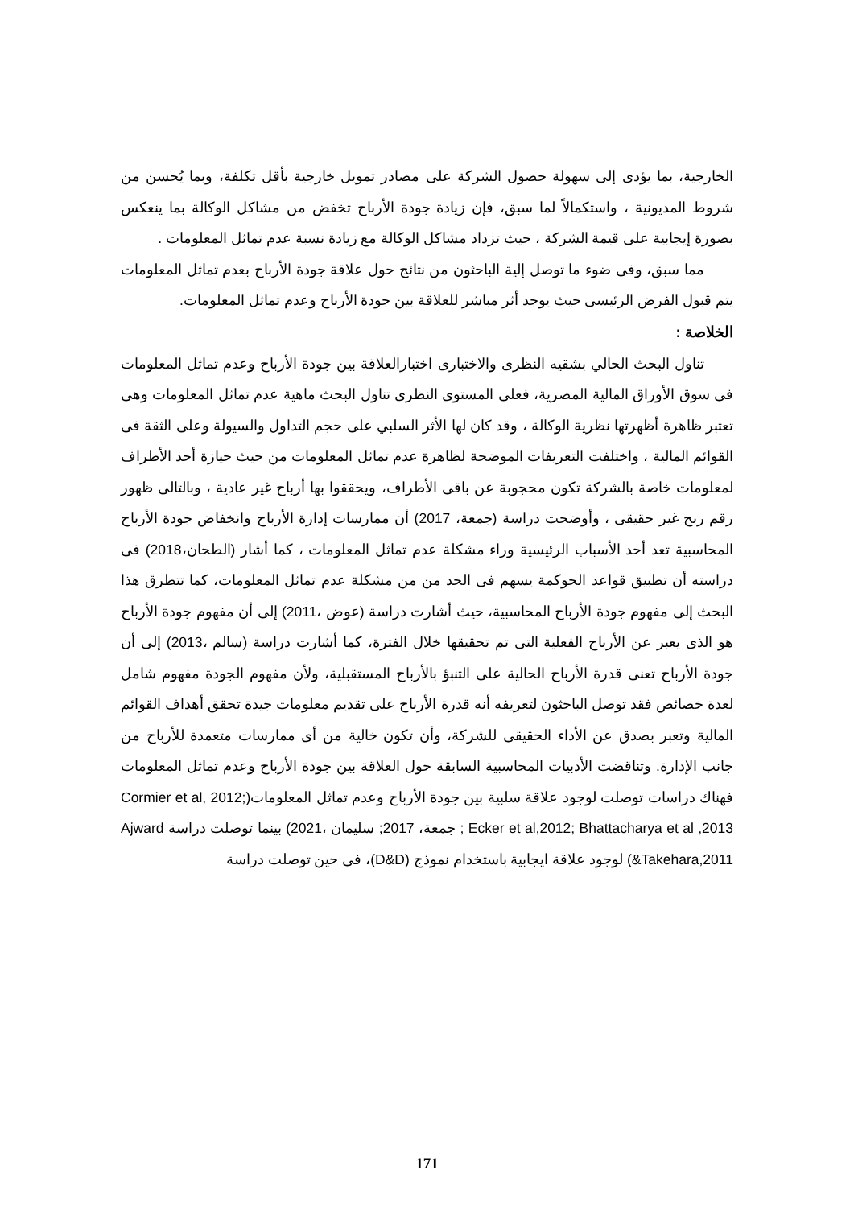الخارجية، بما يؤدى إلى سهولة حصول الشركة على مصادر تمويل خارجية بأقل تكلفة، وبما يُحسن من شروط المديونية ، واستكمالاً لما سبق، فإن زيادة جودة الأرباح تخفض من مشاكل الوكالة بما ينعكس بصورة إيجابية على قيمة الشركة ، حيث تزداد مشاكل الوكالة مع زيادة نسبة عدم تماثل المعلومات .
مما سبق، وفى ضوء ما توصل إلية الباحثون من نتائج حول علاقة جودة الأرباح بعدم تماثل المعلومات يتم قبول الفرض الرئيسى حيث يوجد أثر مباشر للعلاقة بين جودة الأرباح وعدم تماثل المعلومات.
الخلاصة :
تناول البحث الحالي بشقيه النظرى والاختبارى اختبارالعلاقة بين جودة الأرباح وعدم تماثل المعلومات فى سوق الأوراق المالية المصرية، فعلى المستوى النظرى تناول البحث ماهية عدم تماثل المعلومات وهى تعتبر ظاهرة أظهرتها نظرية الوكالة ، وقد كان لها الأثر السلبي على حجم التداول والسيولة وعلى الثقة فى القوائم المالية ، واختلفت التعريفات الموضحة لظاهرة عدم تماثل المعلومات من حيث حيازة أحد الأطراف لمعلومات خاصة بالشركة تكون محجوبة عن باقى الأطراف، ويحققوا بها أرباح غير عادية ، وبالتالى ظهور رقم ربح غير حقيقى ، وأوضحت دراسة (جمعة، 2017) أن ممارسات إدارة الأرباح وانخفاض جودة الأرباح المحاسبية تعد أحد الأسباب الرئيسية وراء مشكلة عدم تماثل المعلومات ، كما أشار (الطحان،2018) فى دراسته أن تطبيق قواعد الحوكمة يسهم فى الحد من من مشكلة عدم تماثل المعلومات، كما تتطرق هذا البحث إلى مفهوم جودة الأرباح المحاسبية، حيث أشارت دراسة (عوض ،2011) إلى أن مفهوم جودة الأرباح هو الذى يعبر عن الأرباح الفعلية التى تم تحقيقها خلال الفترة، كما أشارت دراسة (سالم ،2013) إلى أن جودة الأرباح تعنى قدرة الأرباح الحالية على التنبؤ بالأرباح المستقبلية، ولأن مفهوم الجودة مفهوم شامل لعدة خصائص فقد توصل الباحثون لتعريفه أنه قدرة الأرباح على تقديم معلومات جيدة تحقق أهداف القوائم المالية وتعبر بصدق عن الأداء الحقيقى للشركة، وأن تكون خالية من أى ممارسات متعمدة للأرباح من جانب الإدارة. وتناقضت الأدبيات المحاسبية السابقة حول العلاقة بين جودة الأرباح وعدم تماثل المعلومات فهناك دراسات توصلت لوجود علاقة سلبية بين جودة الأرباح وعدم تماثل المعلومات(Cormier et al, 2012; Ecker et al,2012; Bhattacharya et al ,2013 ; جمعة، 2017; سليمان ،2021) بينما توصلت دراسة Ajward &Takehara,2011) لوجود علاقة ايجابية باستخدام نموذج (D&D)، فى حين توصلت دراسة
171